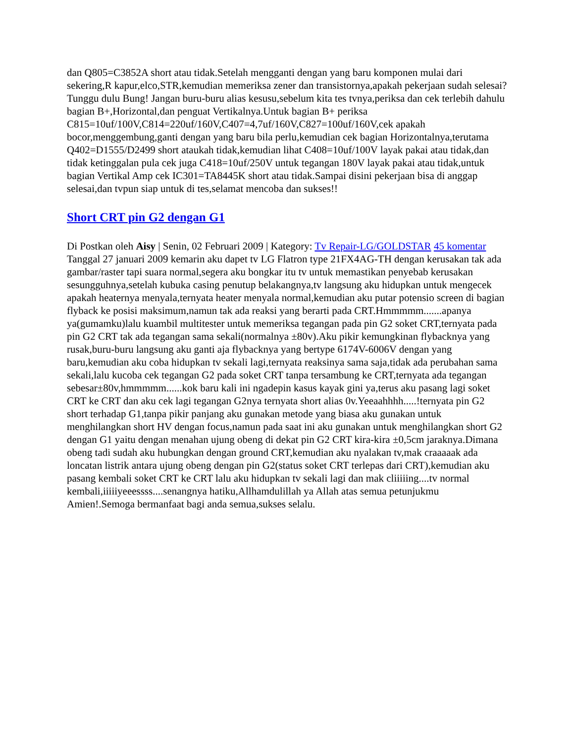dan Q805=C3852A short atau tidak.Setelah mengganti dengan yang baru komponen mulai dari sekering,R kapur,elco,STR,kemudian memeriksa zener dan transistornya,apakah pekerjaan sudah selesai? Tunggu dulu Bung! Jangan buru-buru alias kesusu,sebelum kita tes tvnya,periksa dan cek terlebih dahulu bagian B+,Horizontal,dan penguat Vertikalnya.Untuk bagian B+ periksa C815=10uf/100V,C814=220uf/160V,C407=4,7uf/160V,C827=100uf/160V,cek apakah bocor,menggembung,ganti dengan yang baru bila perlu,kemudian cek bagian Horizontalnya,terutama Q402=D1555/D2499 short ataukah tidak,kemudian lihat C408=10uf/100V layak pakai atau tidak,dan tidak ketinggalan pula cek juga C418=10uf/250V untuk tegangan 180V layak pakai atau tidak,untuk bagian Vertikal Amp cek IC301=TA8445K short atau tidak.Sampai disini pekerjaan bisa di anggap selesai,dan tvpun siap untuk di tes,selamat mencoba dan sukses!!
Short CRT pin G2 dengan G1
Di Postkan oleh Aisy | Senin, 02 Februari 2009 | Kategory: Tv Repair-LG/GOLDSTAR 45 komentar
Tanggal 27 januari 2009 kemarin aku dapet tv LG Flatron type 21FX4AG-TH dengan kerusakan tak ada gambar/raster tapi suara normal,segera aku bongkar itu tv untuk memastikan penyebab kerusakan sesungguhnya,setelah kubuka casing penutup belakangnya,tv langsung aku hidupkan untuk mengecek apakah heaternya menyala,ternyata heater menyala normal,kemudian aku putar potensio screen di bagian flyback ke posisi maksimum,namun tak ada reaksi yang berarti pada CRT.Hmmmmm.......apanya ya(gumamku)lalu kuambil multitester untuk memeriksa tegangan pada pin G2 soket CRT,ternyata pada pin G2 CRT tak ada tegangan sama sekali(normalnya ±80v).Aku pikir kemungkinan flybacknya yang rusak,buru-buru langsung aku ganti aja flybacknya yang bertype 6174V-6006V dengan yang baru,kemudian aku coba hidupkan tv sekali lagi,ternyata reaksinya sama saja,tidak ada perubahan sama sekali,lalu kucoba cek tegangan G2 pada soket CRT tanpa tersambung ke CRT,ternyata ada tegangan sebesar±80v,hmmmmm......kok baru kali ini ngadepin kasus kayak gini ya,terus aku pasang lagi soket CRT ke CRT dan aku cek lagi tegangan G2nya ternyata short alias 0v.Yeeaahhhh.....!ternyata pin G2 short terhadap G1,tanpa pikir panjang aku gunakan metode yang biasa aku gunakan untuk menghilangkan short HV dengan focus,namun pada saat ini aku gunakan untuk menghilangkan short G2 dengan G1 yaitu dengan menahan ujung obeng di dekat pin G2 CRT kira-kira ±0,5cm jaraknya.Dimana obeng tadi sudah aku hubungkan dengan ground CRT,kemudian aku nyalakan tv,mak craaaaak ada loncatan listrik antara ujung obeng dengan pin G2(status soket CRT terlepas dari CRT),kemudian aku pasang kembali soket CRT ke CRT lalu aku hidupkan tv sekali lagi dan mak cliiiiing....tv normal kembali,iiiiiyeeessss....senangnya hatiku,Allhamdulillah ya Allah atas semua petunjukmu Amien!.Semoga bermanfaat bagi anda semua,sukses selalu.